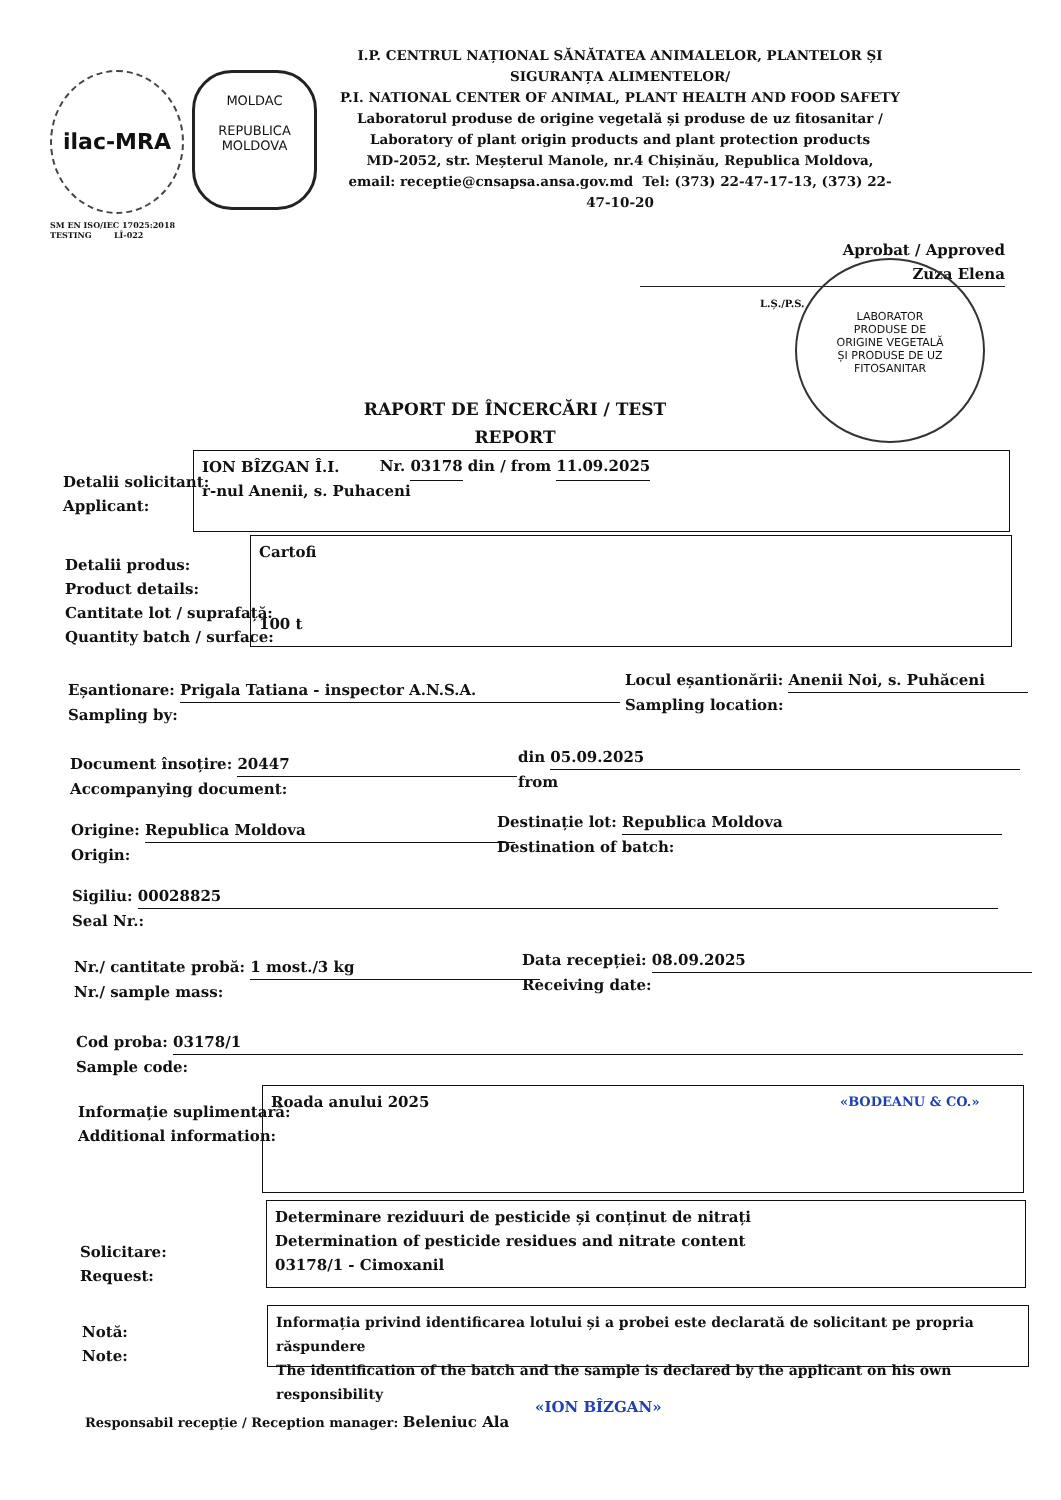ilac-MRA MOLDAC
REPUBLICA MOLDOVA
SM EN ISO/IEC 17025:2018
TESTING LÎ-022
I.P. CENTRUL NAȚIONAL SĂNĂTATEA ANIMALELOR, PLANTELOR ȘI SIGURANȚA ALIMENTELOR/
P.I. NATIONAL CENTER OF ANIMAL, PLANT HEALTH AND FOOD SAFETY
Laboratorul produse de origine vegetală și produse de uz fitosanitar /
Laboratory of plant origin products and plant protection products
MD-2052, str. Meșterul Manole, nr.4 Chișinău, Republica Moldova,
email: receptie@cnsapsa.ansa.gov.md Tel: (373) 22-47-17-13, (373) 22-47-10-20
Aprobat / Approved
Zuza Elena
L.Ș./P.S.
LABORATOR
PRODUSE DE
ORIGINE VEGETALĂ
ȘI PRODUSE DE UZ
FITOSANITAR
RAPORT DE ÎNCERCĂRI / TEST REPORT
Nr. 03178 din / from 11.09.2025
Detalii solicitant:
Applicant:
ION BÎZGAN Î.I.
r-nul Anenii, s. Puhaceni
Detalii produs:
Product details:
Cantitate lot / suprafață:
Quantity batch / surface:
Cartofi
100 t
Eșantionare: Prigala Tatiana - inspector A.N.S.A.
Sampling by:
Locul eșantionării: Anenii Noi, s. Puhăceni
Sampling location:
Document însoțire: 20447
Accompanying document:
din 05.09.2025
from
Origine: Republica Moldova
Origin:
Destinație lot: Republica Moldova
Destination of batch:
Sigiliu: 00028825
Seal Nr.:
Nr./ cantitate probă: 1 most./3 kg
Nr./ sample mass:
Data recepției: 08.09.2025
Receiving date:
Cod proba: 03178/1
Sample code:
Informație suplimentară:
Additional information:
Roada anului 2025 «BODEANU & CO.»
Determinare reziduuri de pesticide și conținut de nitrați
Determination of pesticide residues and nitrate content
03178/1 - Cimoxanil
Solicitare:
Request:
Notă:
Note:
Informația privind identificarea lotului și a probei este declarată de solicitant pe propria răspundere
The identification of the batch and the sample is declared by the applicant on his own responsibility
Responsabil recepție / Reception manager: Beleniuc Ala
«ION BÎZGAN»